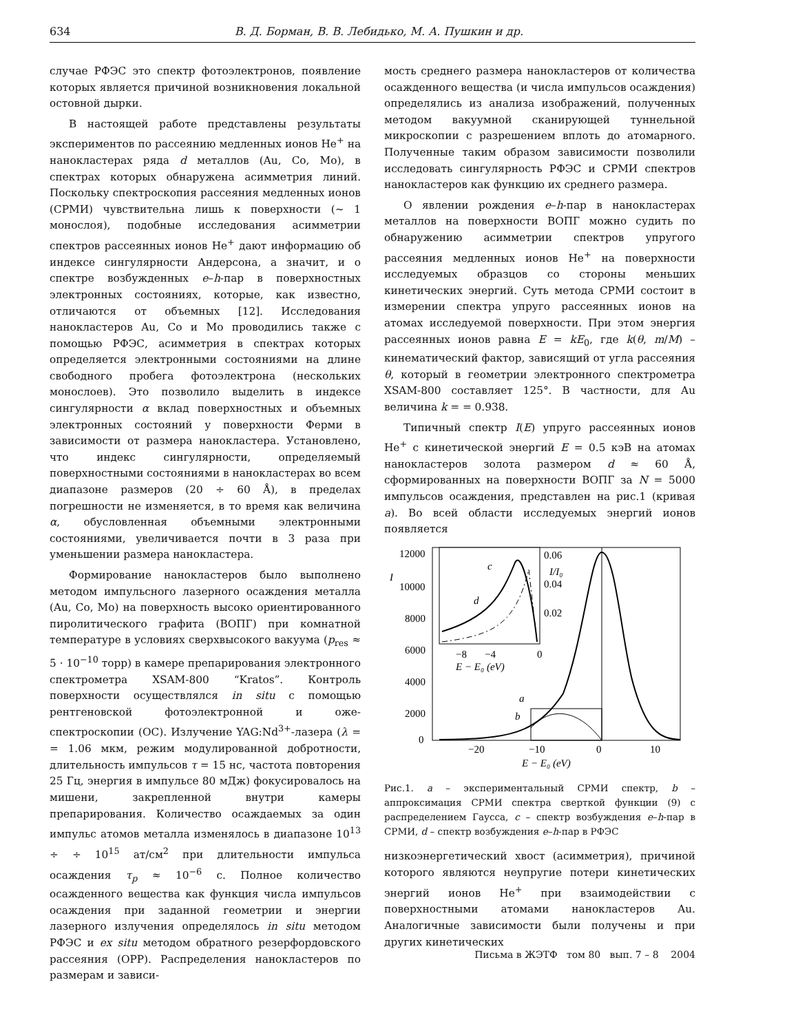634 В. Д. Борман, В. В. Лебидько, М. А. Пушкин и др.
случае РФЭС это спектр фотоэлектронов, появление которых является причиной возникновения локальной остовной дырки.
В настоящей работе представлены результаты экспериментов по рассеянию медленных ионов He<sup>+</sup> на нанокластерах ряда d металлов (Au, Co, Mo), в спектрах которых обнаружена асимметрия линий. Поскольку спектроскопия рассеяния медленных ионов (СРМИ) чувствительна лишь к поверхности (∼ 1 монослоя), подобные исследования асимметрии спектров рассеянных ионов He<sup>+</sup> дают информацию об индексе сингулярности Андерсона, а значит, и о спектре возбужденных e–h-пар в поверхностных электронных состояниях, которые, как известно, отличаются от объемных [12]. Исследования нанокластеров Au, Co и Mo проводились также с помощью РФЭС, асимметрия в спектрах которых определяется электронными состояниями на длине свободного пробега фотоэлектрона (нескольких монослоев). Это позволило выделить в индексе сингулярности α вклад поверхностных и объемных электронных состояний у поверхности Ферми в зависимости от размера нанокластера. Установлено, что индекс сингулярности, определяемый поверхностными состояниями в нанокластерах во всем диапазоне размеров (20 ÷ 60 Å), в пределах погрешности не изменяется, в то время как величина α, обусловленная объемными электронными состояниями, увеличивается почти в 3 раза при уменьшении размера нанокластера.
Формирование нанокластеров было выполнено методом импульсного лазерного осаждения металла (Au, Co, Mo) на поверхность высоко ориентированного пиролитического графита (ВОПГ) при комнатной температуре в условиях сверхвысокого вакуума (p<sub>res</sub> ≈ 5 · 10<sup>−10</sup> торр) в камере препарирования электронного спектрометра XSAM-800 “Kratos”. Контроль поверхности осуществлялся in situ с помощью рентгеновской фотоэлектронной и оже- спектроскопии (ОС). Излучение YAG:Nd<sup>3+</sup>-лазера (λ = = 1.06 мкм, режим модулированной добротности, длительность импульсов τ = 15 нс, частота повторения 25 Гц, энергия в импульсе 80 мДж) фокусировалось на мишени, закрепленной внутри камеры препарирования. Количество осаждаемых за один импульс атомов металла изменялось в диапазоне 10<sup>13</sup> ÷ ÷ 10<sup>15</sup> ат/см<sup>2</sup> при длительности импульса осаждения τ<sub>p</sub> ≈ 10<sup>−6</sup> с. Полное количество осажденного вещества как функция числа импульсов осаждения при заданной геометрии и энергии лазерного излучения определялось in situ методом РФЭС и ex situ методом обратного резерфордовского рассеяния (ОРР). Распределения нанокластеров по размерам и зависи-
мость среднего размера нанокластеров от количества осажденного вещества (и числа импульсов осаждения) определялись из анализа изображений, полученных методом вакуумной сканирующей туннельной микроскопии с разрешением вплоть до атомарного. Полученные таким образом зависимости позволили исследовать сингулярность РФЭС и СРМИ спектров нанокластеров как функцию их среднего размера.
О явлении рождения e–h-пар в нанокластерах металлов на поверхности ВОПГ можно судить по обнаружению асимметрии спектров упругого рассеяния медленных ионов He<sup>+</sup> на поверхности исследуемых образцов со стороны меньших кинетических энергий. Суть метода СРМИ состоит в измерении спектра упруго рассеянных ионов на атомах исследуемой поверхности. При этом энергия рассеянных ионов равна E = kE<sub>0</sub>, где k(θ, m/M) – кинематический фактор, зависящий от угла рассеяния θ, который в геометрии электронного спектрометра XSAM-800 составляет 125°. В частности, для Au величина k = = 0.938.
Типичный спектр I(E) упруго рассеянных ионов He<sup>+</sup> с кинетической энергий E = 0.5 кэВ на атомах нанокластеров золота размером d ≈ 60 Å, сформированных на поверхности ВОПГ за N = 5000 импульсов осаждения, представлен на рис.1 (кривая a). Во всей области исследуемых энергий ионов появляется
12000
10000
8000
6000
4000
2000
0
I
−20
−10
0
10
E − E₀ (eV)
a
b
c
d
0.06
0.04
0.02
I/I₀
−8
−4
0
E − E₀ (eV)
Рис.1. a – экспериментальный СРМИ спектр, b – аппроксимация СРМИ спектра сверткой функции (9) с распределением Гаусса, c – спектр возбуждения e–h-пар в СРМИ, d – спектр возбуждения e–h-пар в РФЭС
низкоэнергетический хвост (асимметрия), причиной которого являются неупругие потери кинетических энергий ионов He<sup>+</sup> при взаимодействии с поверхностными атомами нанокластеров Au. Аналогичные зависимости были получены и при других кинетических
Письма в ЖЭТФ том 80 вып. 7 – 8 2004